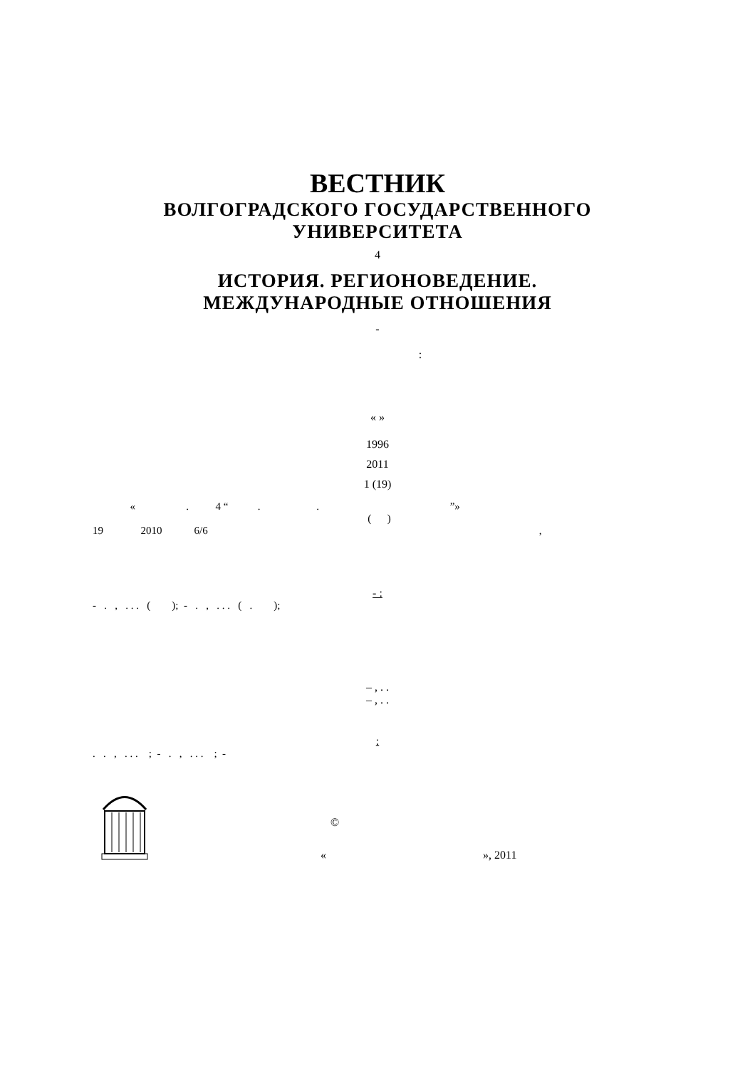ВЕСТНИК
ВОЛГОГРАДСКОГО ГОСУДАРСТВЕННОГО
УНИВЕРСИТЕТА
4
ИСТОРИЯ. РЕГИОНОВЕДЕНИЕ.
МЕЖДУНАРОДНЫЕ ОТНОШЕНИЯ
-
:
« »
1996
2011
1 (19)
« . 4 “ . . ”»
( )
19 2010 6/6 ,
- :
- . , . . . ( ); - . , . . . ( . );
– , . .
– , . .
:
. . , . . . ; - . , . . . ; -
©
« », 2011